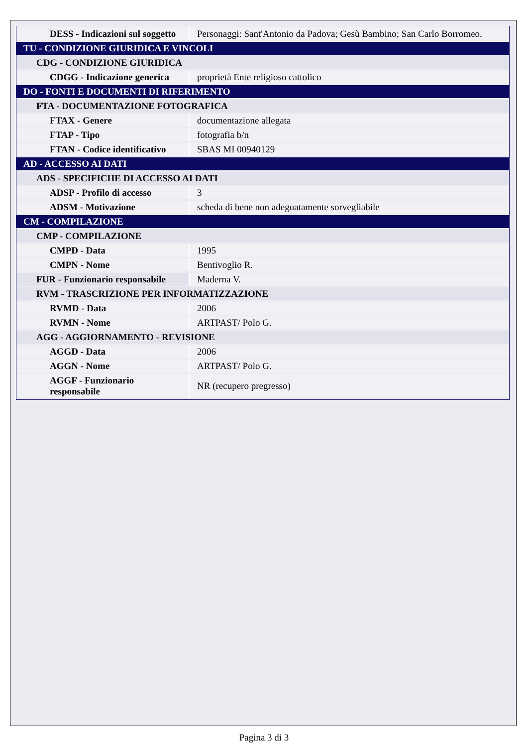| DESS - Indicazioni sul soggetto | Personaggi: Sant'Antonio da Padova; Gesù Bambino; San Carlo Borromeo. |
| TU - CONDIZIONE GIURIDICA E VINCOLI | |
| CDG - CONDIZIONE GIURIDICA | |
| CDGG - Indicazione generica | proprietà Ente religioso cattolico |
| DO - FONTI E DOCUMENTI DI RIFERIMENTO | |
| FTA - DOCUMENTAZIONE FOTOGRAFICA | |
| FTAX - Genere | documentazione allegata |
| FTAP - Tipo | fotografia b/n |
| FTAN - Codice identificativo | SBAS MI 00940129 |
| AD - ACCESSO AI DATI | |
| ADS - SPECIFICHE DI ACCESSO AI DATI | |
| ADSP - Profilo di accesso | 3 |
| ADSM - Motivazione | scheda di bene non adeguatamente sorvegliabile |
| CM - COMPILAZIONE | |
| CMP - COMPILAZIONE | |
| CMPD - Data | 1995 |
| CMPN - Nome | Bentivoglio R. |
| FUR - Funzionario responsabile | Maderna V. |
| RVM - TRASCRIZIONE PER INFORMATIZZAZIONE | |
| RVMD - Data | 2006 |
| RVMN - Nome | ARTPAST/ Polo G. |
| AGG - AGGIORNAMENTO - REVISIONE | |
| AGGD - Data | 2006 |
| AGGN - Nome | ARTPAST/ Polo G. |
| AGGF - Funzionario responsabile | NR (recupero pregresso) |
Pagina 3 di 3